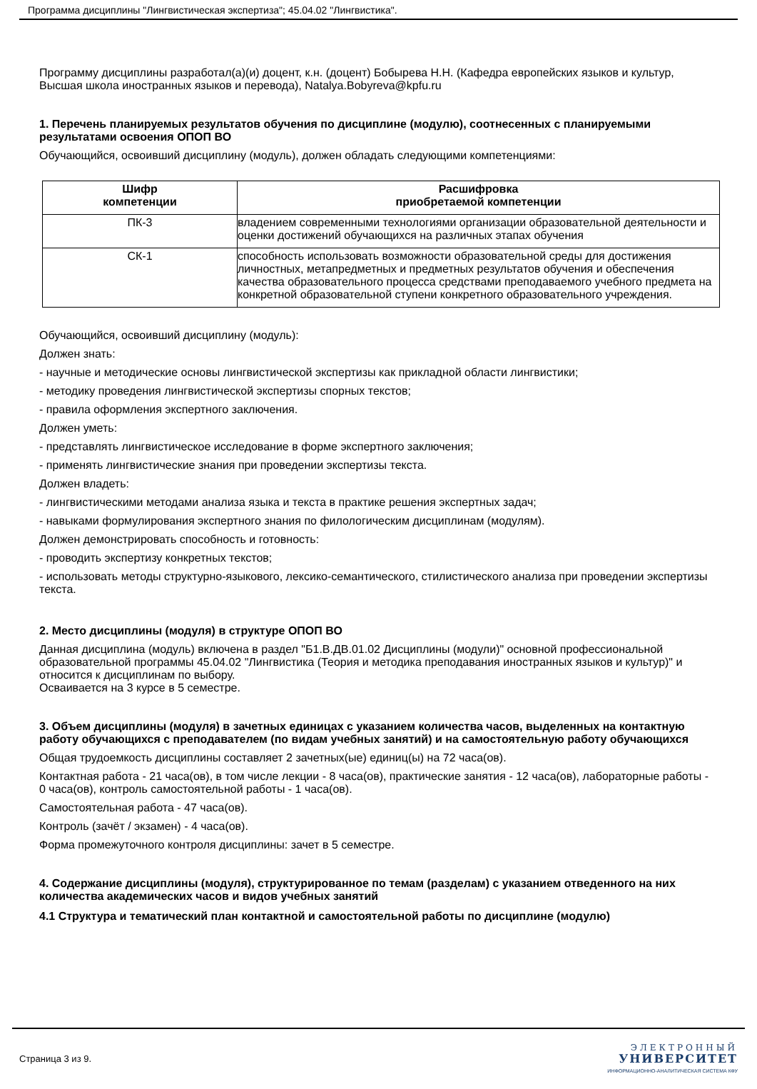Программа дисциплины "Лингвистическая экспертиза"; 45.04.02 "Лингвистика".
Программу дисциплины разработал(а)(и) доцент, к.н. (доцент) Бобырева Н.Н. (Кафедра европейских языков и культур, Высшая школа иностранных языков и перевода), Natalya.Bobyreva@kpfu.ru
1. Перечень планируемых результатов обучения по дисциплине (модулю), соотнесенных с планируемыми результатами освоения ОПОП ВО
Обучающийся, освоивший дисциплину (модуль), должен обладать следующими компетенциями:
| Шифр компетенции | Расшифровка приобретаемой компетенции |
| --- | --- |
| ПК-3 | владением современными технологиями организации образовательной деятельности и оценки достижений обучающихся на различных этапах обучения |
| СК-1 | способность использовать возможности образовательной среды для достижения личностных, метапредметных и предметных результатов обучения и обеспечения качества образовательного процесса средствами преподаваемого учебного предмета на конкретной образовательной ступени конкретного образовательного учреждения. |
Обучающийся, освоивший дисциплину (модуль):
Должен знать:
- научные и методические основы лингвистической экспертизы как прикладной области лингвистики;
- методику проведения лингвистической экспертизы спорных текстов;
- правила оформления экспертного заключения.
Должен уметь:
- представлять лингвистическое исследование в форме экспертного заключения;
- применять лингвистические знания при проведении экспертизы текста.
Должен владеть:
- лингвистическими методами анализа языка и текста в практике решения экспертных задач;
- навыками формулирования экспертного знания по филологическим дисциплинам (модулям).
Должен демонстрировать способность и готовность:
- проводить экспертизу конкретных текстов;
- использовать методы структурно-языкового, лексико-семантического, стилистического анализа при проведении экспертизы текста.
2. Место дисциплины (модуля) в структуре ОПОП ВО
Данная дисциплина (модуль) включена в раздел "Б1.В.ДВ.01.02 Дисциплины (модули)" основной профессиональной образовательной программы 45.04.02 "Лингвистика (Теория и методика преподавания иностранных языков и культур)" и относится к дисциплинам по выбору.
Осваивается на 3 курсе в 5 семестре.
3. Объем дисциплины (модуля) в зачетных единицах с указанием количества часов, выделенных на контактную работу обучающихся с преподавателем (по видам учебных занятий) и на самостоятельную работу обучающихся
Общая трудоемкость дисциплины составляет 2 зачетных(ые) единиц(ы) на 72 часа(ов).
Контактная работа - 21 часа(ов), в том числе лекции - 8 часа(ов), практические занятия - 12 часа(ов), лабораторные работы - 0 часа(ов), контроль самостоятельной работы - 1 часа(ов).
Самостоятельная работа - 47 часа(ов).
Контроль (зачёт / экзамен) - 4 часа(ов).
Форма промежуточного контроля дисциплины: зачет в 5 семестре.
4. Содержание дисциплины (модуля), структурированное по темам (разделам) с указанием отведенного на них количества академических часов и видов учебных занятий
4.1 Структура и тематический план контактной и самостоятельной работы по дисциплине (модулю)
Страница 3 из 9.
ЭЛЕКТРОННЫЙ
УНИВЕРСИТЕТ
ИНФОРМАЦИОННО-АНАЛИТИЧЕСКАЯ СИСТЕМА КФУ